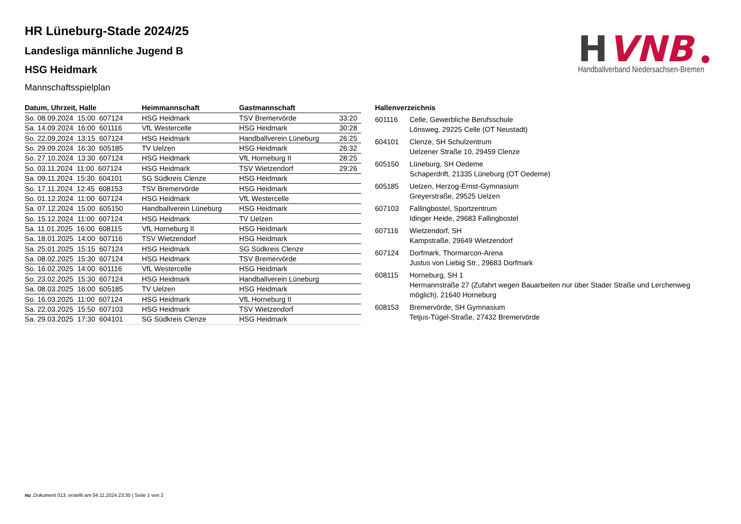H
VNB
Handballverband Niedersachsen-Bremen
HR Lüneburg-Stade 2024/25
Landesliga männliche Jugend B
HSG Heidmark
Mannschaftsspielplan
| Datum, Uhrzeit, Halle | Heimmannschaft | Gastmannschaft | |
| --- | --- | --- | --- |
| So. 08.09.2024 15:00 607124 | HSG Heidmark | TSV Bremervörde | 33:20 |
| Sa. 14.09.2024 16:00 601116 | VfL Westercelle | HSG Heidmark | 30:28 |
| So. 22.09.2024 13:15 607124 | HSG Heidmark | Handballverein Lüneburg | 26:25 |
| So. 29.09.2024 16:30 605185 | TV Uelzen | HSG Heidmark | 26:32 |
| So. 27.10.2024 13:30 607124 | HSG Heidmark | VfL Horneburg II | 28:25 |
| So. 03.11.2024 11:00 607124 | HSG Heidmark | TSV Wietzendorf | 29:26 |
| Sa. 09.11.2024 15:30 604101 | SG Südkreis Clenze | HSG Heidmark | |
| So. 17.11.2024 12:45 608153 | TSV Bremervörde | HSG Heidmark | |
| So. 01.12.2024 11:00 607124 | HSG Heidmark | VfL Westercelle | |
| Sa. 07.12.2024 15:00 605150 | Handballverein Lüneburg | HSG Heidmark | |
| So. 15.12.2024 11:00 607124 | HSG Heidmark | TV Uelzen | |
| Sa. 11.01.2025 16:00 608115 | VfL Horneburg II | HSG Heidmark | |
| Sa. 18.01.2025 14:00 607116 | TSV Wietzendorf | HSG Heidmark | |
| Sa. 25.01.2025 15:15 607124 | HSG Heidmark | SG Südkreis Clenze | |
| Sa. 08.02.2025 15:30 607124 | HSG Heidmark | TSV Bremervörde | |
| So. 16.02.2025 14:00 601116 | VfL Westercelle | HSG Heidmark | |
| So. 23.02.2025 15:30 607124 | HSG Heidmark | Handballverein Lüneburg | |
| Sa. 08.03.2025 16:00 605185 | TV Uelzen | HSG Heidmark | |
| So. 16.03.2025 11:00 607124 | HSG Heidmark | VfL Horneburg II | |
| Sa. 22.03.2025 15:50 607103 | HSG Heidmark | TSV Wietzendorf | |
| Sa. 29.03.2025 17:30 604101 | SG Südkreis Clenze | HSG Heidmark | |
| Hallenverzeichnis | |
| --- | --- |
| 601116 | Celle, Gewerbliche Berufsschule Lönsweg, 29225 Celle (OT Neustadt) |
| 604101 | Clenze, SH Schulzentrum Uelzener Straße 10, 29459 Clenze |
| 605150 | Lüneburg, SH Oedeme Schaperdrift, 21335 Lüneburg (OT Oedeme) |
| 605185 | Uelzen, Herzog-Ernst-Gymnasium Greyerstraße, 29525 Uelzen |
| 607103 | Fallingbostel, Sportzentrum Idinger Heide, 29683 Fallingbostel |
| 607116 | Wietzendorf, SH Kampstraße, 29649 Wietzendorf |
| 607124 | Dorfmark, Thormarcon-Arena Justus von Liebig Str., 29683 Dorfmark |
| 608115 | Horneburg, SH 1 Hermannstraße 27 (Zufahrt wegen Bauarbeiten nur über Stader Straße und Lerchenweg möglich), 21640 Horneburg |
| 608153 | Bremervörde, SH Gymnasium Tetjus-Tügel-Straße, 27432 Bremervörde |
nu .Dokument 013, erstellt am 04.11.2024 23:35 | Seite 1 von 2